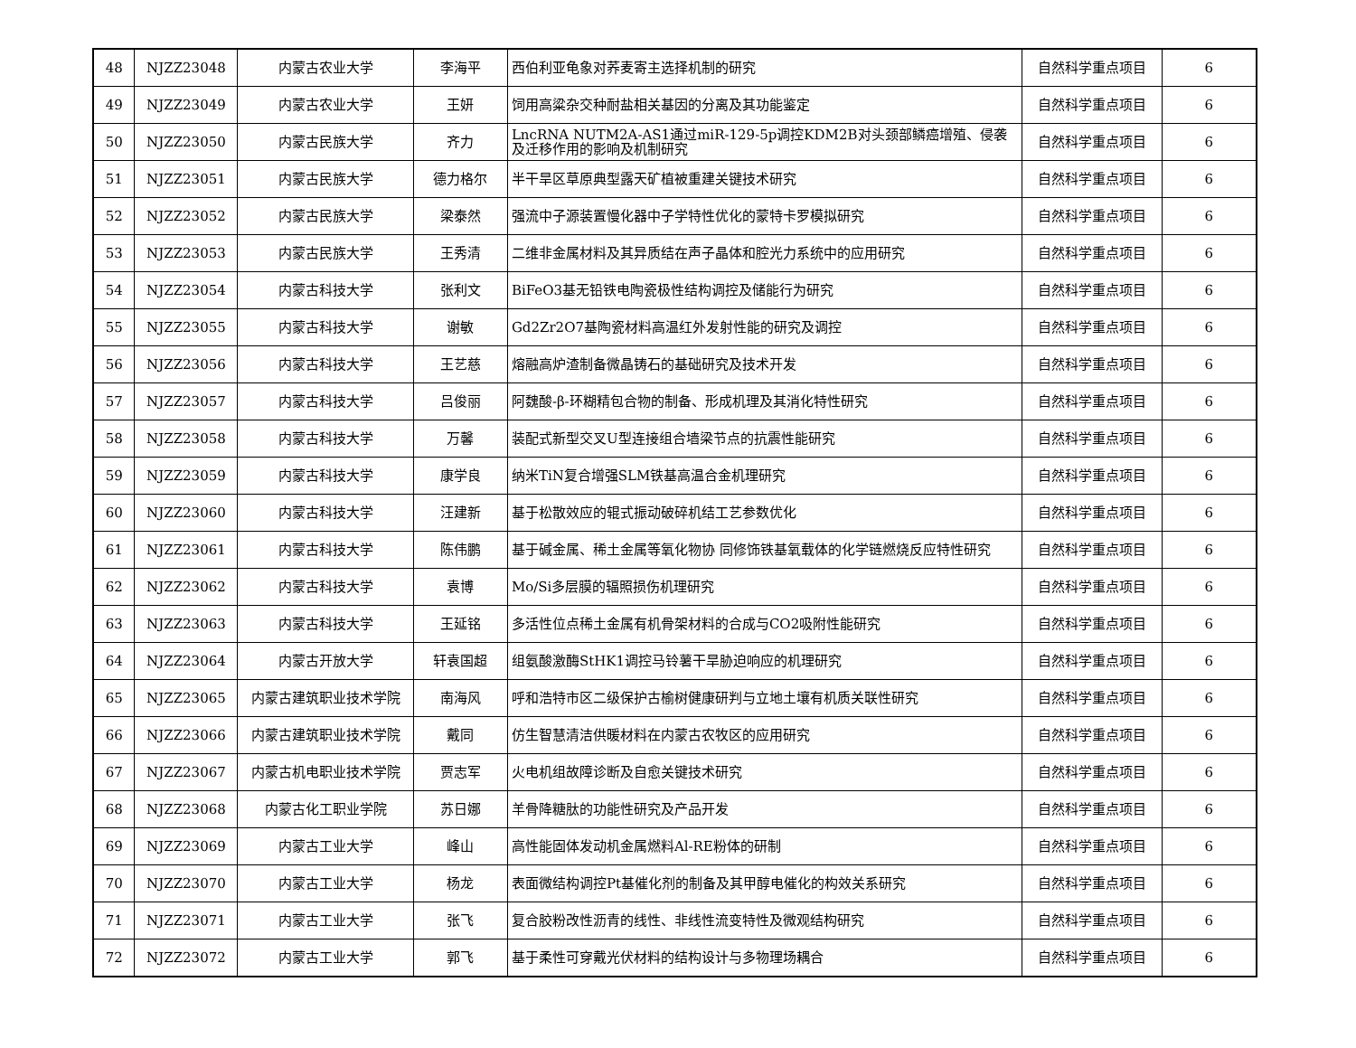| 48 | NJZZ23048 | 内蒙古农业大学 | 李海平 | 西伯利亚龟象对荞麦寄主选择机制的研究 | 自然科学重点项目 | 6 |
| 49 | NJZZ23049 | 内蒙古农业大学 | 王妍 | 饲用高粱杂交种耐盐相关基因的分离及其功能鉴定 | 自然科学重点项目 | 6 |
| 50 | NJZZ23050 | 内蒙古民族大学 | 齐力 | LncRNA NUTM2A-AS1通过miR-129-5p调控KDM2B对头颈部鳞癌增殖、侵袭及迁移作用的影响及机制研究 | 自然科学重点项目 | 6 |
| 51 | NJZZ23051 | 内蒙古民族大学 | 德力格尔 | 半干旱区草原典型露天矿植被重建关键技术研究 | 自然科学重点项目 | 6 |
| 52 | NJZZ23052 | 内蒙古民族大学 | 梁泰然 | 强流中子源装置慢化器中子学特性优化的蒙特卡罗模拟研究 | 自然科学重点项目 | 6 |
| 53 | NJZZ23053 | 内蒙古民族大学 | 王秀清 | 二维非金属材料及其异质结在声子晶体和腔光力系统中的应用研究 | 自然科学重点项目 | 6 |
| 54 | NJZZ23054 | 内蒙古科技大学 | 张利文 | BiFeO3基无铅铁电陶瓷极性结构调控及储能行为研究 | 自然科学重点项目 | 6 |
| 55 | NJZZ23055 | 内蒙古科技大学 | 谢敏 | Gd2Zr2O7基陶瓷材料高温红外发射性能的研究及调控 | 自然科学重点项目 | 6 |
| 56 | NJZZ23056 | 内蒙古科技大学 | 王艺慈 | 熔融高炉渣制备微晶铸石的基础研究及技术开发 | 自然科学重点项目 | 6 |
| 57 | NJZZ23057 | 内蒙古科技大学 | 吕俊丽 | 阿魏酸-β-环糊精包合物的制备、形成机理及其消化特性研究 | 自然科学重点项目 | 6 |
| 58 | NJZZ23058 | 内蒙古科技大学 | 万馨 | 装配式新型交叉U型连接组合墙梁节点的抗震性能研究 | 自然科学重点项目 | 6 |
| 59 | NJZZ23059 | 内蒙古科技大学 | 康学良 | 纳米TiN复合增强SLM铁基高温合金机理研究 | 自然科学重点项目 | 6 |
| 60 | NJZZ23060 | 内蒙古科技大学 | 汪建新 | 基于松散效应的辊式振动破碎机结工艺参数优化 | 自然科学重点项目 | 6 |
| 61 | NJZZ23061 | 内蒙古科技大学 | 陈伟鹏 | 基于碱金属、稀土金属等氧化物协 同修饰铁基氧载体的化学链燃烧反应特性研究 | 自然科学重点项目 | 6 |
| 62 | NJZZ23062 | 内蒙古科技大学 | 袁博 | Mo/Si多层膜的辐照损伤机理研究 | 自然科学重点项目 | 6 |
| 63 | NJZZ23063 | 内蒙古科技大学 | 王延铭 | 多活性位点稀土金属有机骨架材料的合成与CO2吸附性能研究 | 自然科学重点项目 | 6 |
| 64 | NJZZ23064 | 内蒙古开放大学 | 轩袁国超 | 组氨酸激酶StHK1调控马铃薯干旱胁迫响应的机理研究 | 自然科学重点项目 | 6 |
| 65 | NJZZ23065 | 内蒙古建筑职业技术学院 | 南海风 | 呼和浩特市区二级保护古榆树健康研判与立地土壤有机质关联性研究 | 自然科学重点项目 | 6 |
| 66 | NJZZ23066 | 内蒙古建筑职业技术学院 | 戴同 | 仿生智慧清洁供暖材料在内蒙古农牧区的应用研究 | 自然科学重点项目 | 6 |
| 67 | NJZZ23067 | 内蒙古机电职业技术学院 | 贾志军 | 火电机组故障诊断及自愈关键技术研究 | 自然科学重点项目 | 6 |
| 68 | NJZZ23068 | 内蒙古化工职业学院 | 苏日娜 | 羊骨降糖肽的功能性研究及产品开发 | 自然科学重点项目 | 6 |
| 69 | NJZZ23069 | 内蒙古工业大学 | 峰山 | 高性能固体发动机金属燃料Al-RE粉体的研制 | 自然科学重点项目 | 6 |
| 70 | NJZZ23070 | 内蒙古工业大学 | 杨龙 | 表面微结构调控Pt基催化剂的制备及其甲醇电催化的构效关系研究 | 自然科学重点项目 | 6 |
| 71 | NJZZ23071 | 内蒙古工业大学 | 张飞 | 复合胶粉改性沥青的线性、非线性流变特性及微观结构研究 | 自然科学重点项目 | 6 |
| 72 | NJZZ23072 | 内蒙古工业大学 | 郭飞 | 基于柔性可穿戴光伏材料的结构设计与多物理场耦合 | 自然科学重点项目 | 6 |